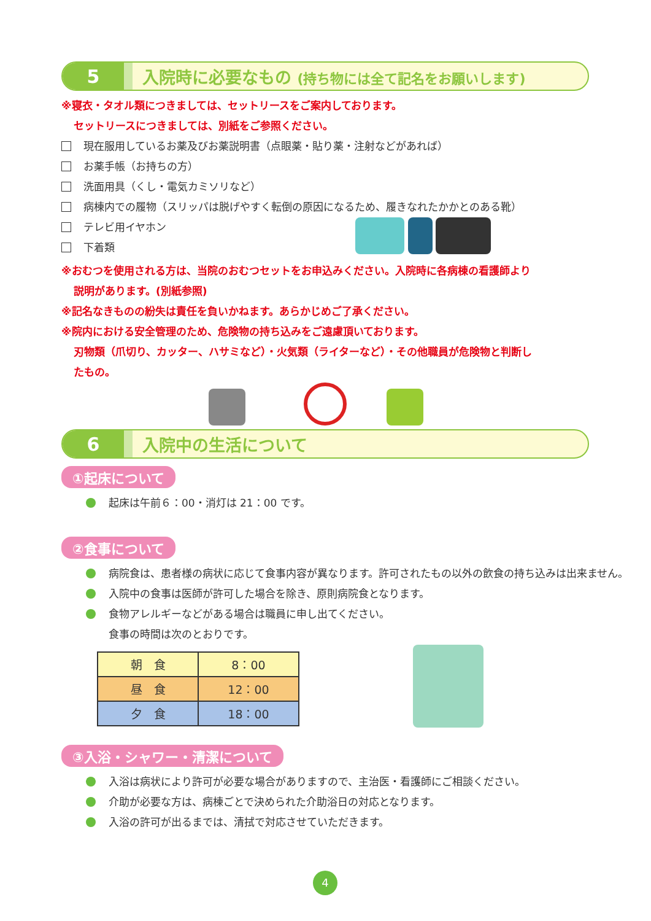5
入院時に必要なもの (持ち物には全て記名をお願いします)
※寝衣・タオル類につきましては、セットリースをご案内しております。
セットリースにつきましては、別紙をご参照ください。
現在服用しているお薬及びお薬説明書（点眼薬・貼り薬・注射などがあれば）
お薬手帳（お持ちの方）
洗面用具（くし・電気カミソリなど）
病棟内での履物（スリッパは脱げやすく転倒の原因になるため、履きなれたかかとのある靴）
テレビ用イヤホン
下着類
※おむつを使用される方は、当院のおむつセットをお申込みください。入院時に各病棟の看護師より
説明があります。(別紙参照)
※記名なきものの紛失は責任を負いかねます。あらかじめご了承ください。
※院内における安全管理のため、危険物の持ち込みをご遠慮頂いております。
刃物類（爪切り、カッター、ハサミなど）・火気類（ライターなど）・その他職員が危険物と判断し
たもの。
6
入院中の生活について
①起床について
起床は午前６：00・消灯は 21：00 です。
②食事について
病院食は、患者様の病状に応じて食事内容が異なります。許可されたもの以外の飲食の持ち込みは出来ません。
入院中の食事は医師が許可した場合を除き、原則病院食となります。
食物アレルギーなどがある場合は職員に申し出てください。
食事の時間は次のとおりです。
| 朝 食 | 8：00 |
| 昼 食 | 12：00 |
| 夕 食 | 18：00 |
③入浴・シャワー・清潔について
入浴は病状により許可が必要な場合がありますので、主治医・看護師にご相談ください。
介助が必要な方は、病棟ごとで決められた介助浴日の対応となります。
入浴の許可が出るまでは、清拭で対応させていただきます。
4